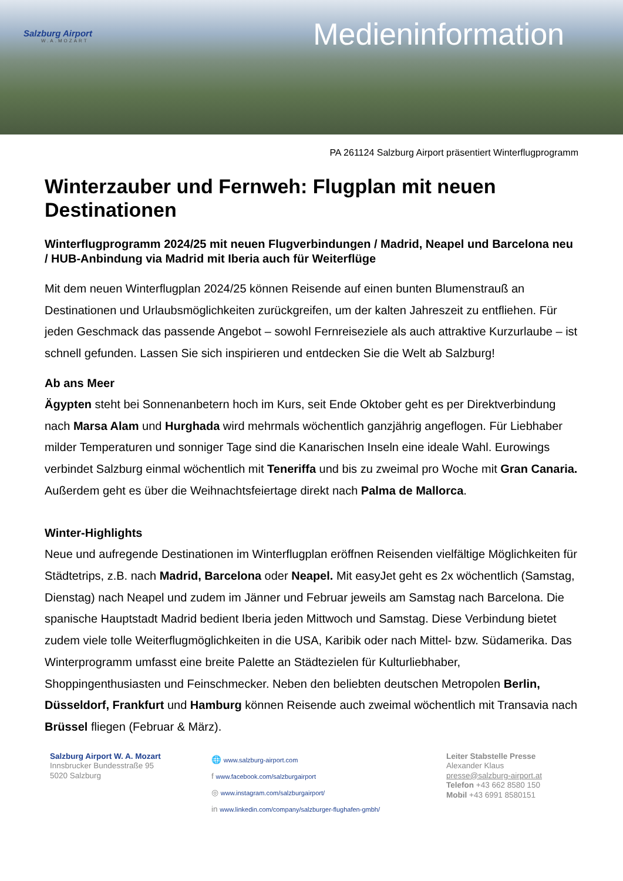Salzburg Airport
W.A.MOZART
Medieninformation
PA 261124 Salzburg Airport präsentiert Winterflugprogramm
Winterzauber und Fernweh: Flugplan mit neuen Destinationen
Winterflugprogramm 2024/25 mit neuen Flugverbindungen / Madrid, Neapel und Barcelona neu / HUB-Anbindung via Madrid mit Iberia auch für Weiterflüge
Mit dem neuen Winterflugplan 2024/25 können Reisende auf einen bunten Blumenstrauß an Destinationen und Urlaubsmöglichkeiten zurückgreifen, um der kalten Jahreszeit zu entfliehen. Für jeden Geschmack das passende Angebot – sowohl Fernreiseziele als auch attraktive Kurzurlaube – ist schnell gefunden. Lassen Sie sich inspirieren und entdecken Sie die Welt ab Salzburg!
Ab ans Meer
Ägypten steht bei Sonnenanbetern hoch im Kurs, seit Ende Oktober geht es per Direktverbindung nach Marsa Alam und Hurghada wird mehrmals wöchentlich ganzjährig angeflogen. Für Liebhaber milder Temperaturen und sonniger Tage sind die Kanarischen Inseln eine ideale Wahl. Eurowings verbindet Salzburg einmal wöchentlich mit Teneriffa und bis zu zweimal pro Woche mit Gran Canaria. Außerdem geht es über die Weihnachtsfeiertage direkt nach Palma de Mallorca.
Winter-Highlights
Neue und aufregende Destinationen im Winterflugplan eröffnen Reisenden vielfältige Möglichkeiten für Städtetrips, z.B. nach Madrid, Barcelona oder Neapel. Mit easyJet geht es 2x wöchentlich (Samstag, Dienstag) nach Neapel und zudem im Jänner und Februar jeweils am Samstag nach Barcelona. Die spanische Hauptstadt Madrid bedient Iberia jeden Mittwoch und Samstag. Diese Verbindung bietet zudem viele tolle Weiterflugmöglichkeiten in die USA, Karibik oder nach Mittel- bzw. Südamerika. Das Winterprogramm umfasst eine breite Palette an Städtezielen für Kulturliebhaber, Shoppingenthusiasten und Feinschmecker. Neben den beliebten deutschen Metropolen Berlin, Düsseldorf, Frankfurt und Hamburg können Reisende auch zweimal wöchentlich mit Transavia nach Brüssel fliegen (Februar & März).
Salzburg Airport W. A. Mozart
Innsbrucker Bundesstraße 95
5020 Salzburg
🌐 www.salzburg-airport.com
f www.facebook.com/salzburgairport
◎ www.instagram.com/salzburgairport/
in www.linkedin.com/company/salzburger-flughafen-gmbh/
Leiter Stabstelle Presse
Alexander Klaus
presse@salzburg-airport.at
Telefon +43 662 8580 150
Mobil +43 6991 8580151